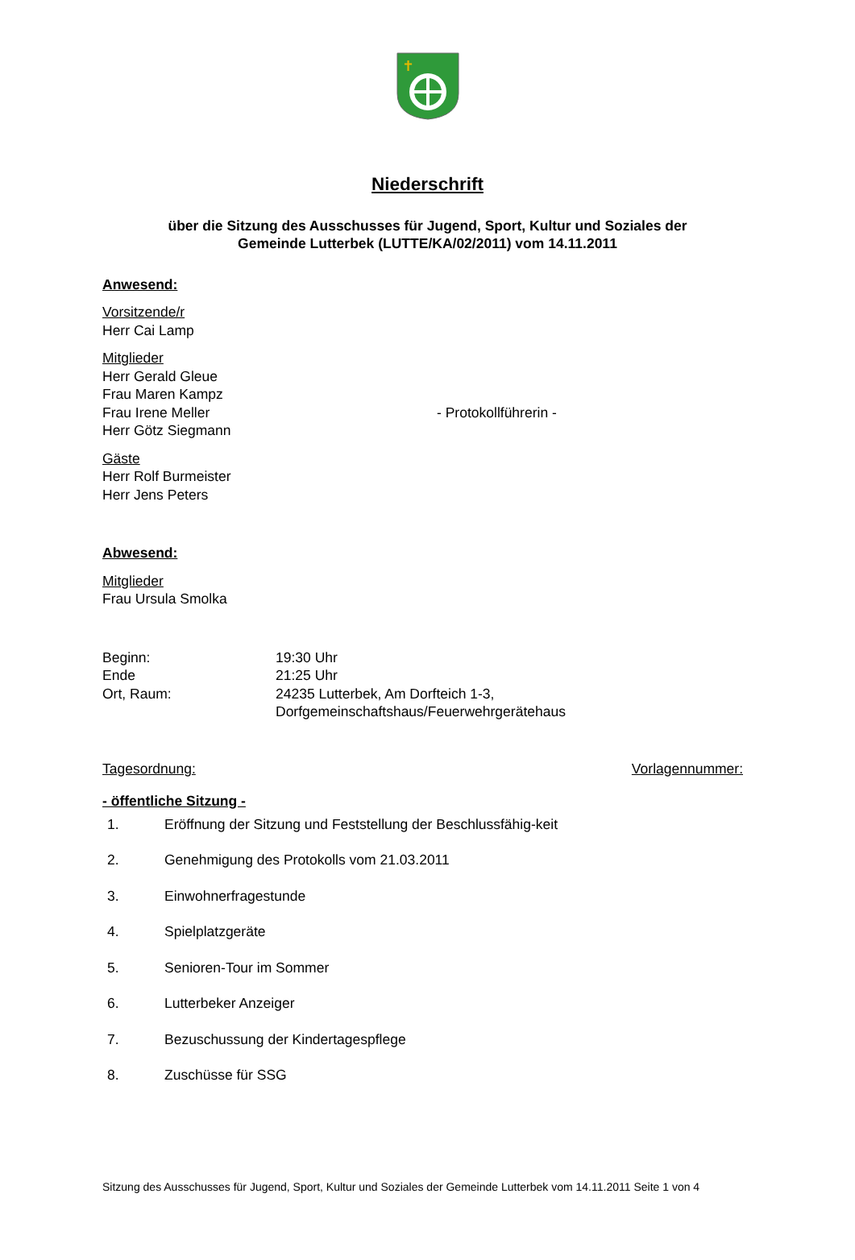✝
Niederschrift
über die Sitzung des Ausschusses für Jugend, Sport, Kultur und Soziales der
Gemeinde Lutterbek (LUTTE/KA/02/2011) vom 14.11.2011
Anwesend:
Vorsitzende/r
Herr Cai Lamp
Mitglieder
Herr Gerald Gleue
Frau Maren Kampz
Frau Irene Meller - Protokollführerin -
Herr Götz Siegmann
Gäste
Herr Rolf Burmeister
Herr Jens Peters
Abwesend:
Mitglieder
Frau Ursula Smolka
Beginn: 19:30 Uhr
Ende 21:25 Uhr
Ort, Raum: 24235 Lutterbek, Am Dorfteich 1-3,
Dorfgemeinschaftshaus/Feuerwehrgerätehaus
Tagesordnung: Vorlagennummer:
- öffentliche Sitzung -
1. Eröffnung der Sitzung und Feststellung der Beschlussfähig-keit
2. Genehmigung des Protokolls vom 21.03.2011
3. Einwohnerfragestunde
4. Spielplatzgeräte
5. Senioren-Tour im Sommer
6. Lutterbeker Anzeiger
7. Bezuschussung der Kindertagespflege
8. Zuschüsse für SSG
Sitzung des Ausschusses für Jugend, Sport, Kultur und Soziales der Gemeinde Lutterbek vom 14.11.2011 Seite 1 von 4